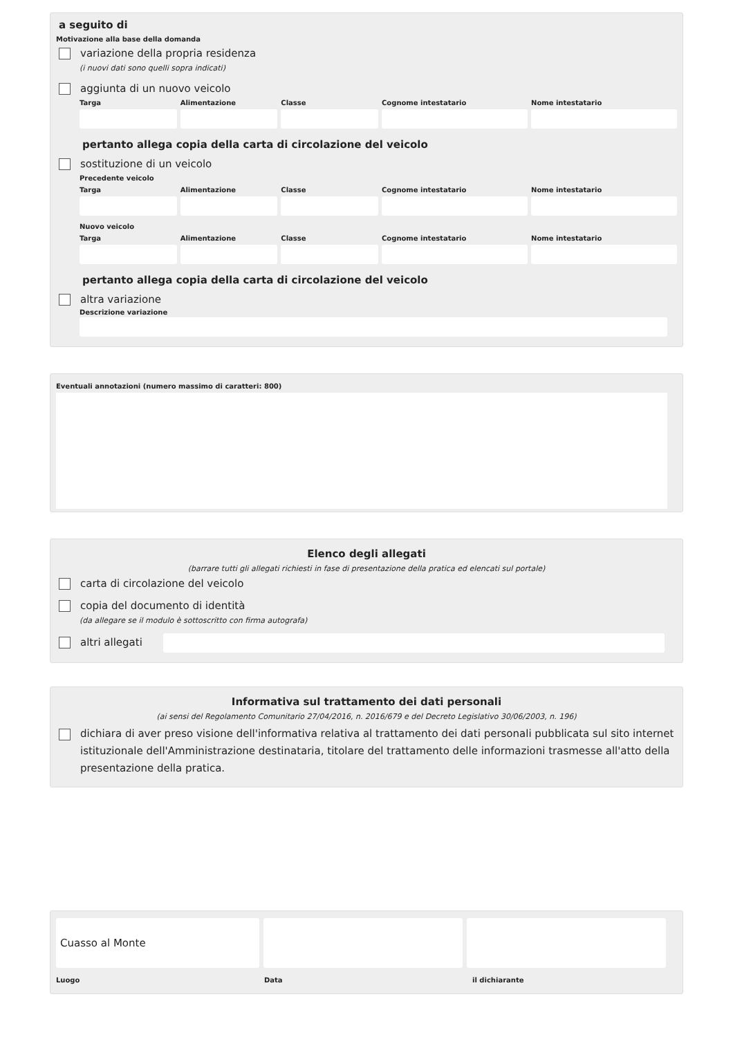a seguito di
Motivazione alla base della domanda
variazione della propria residenza
(i nuovi dati sono quelli sopra indicati)
aggiunta di un nuovo veicolo
Targa Alimentazione Classe Cognome intestatario Nome intestatario
pertanto allega copia della carta di circolazione del veicolo
sostituzione di un veicolo
Precedente veicolo
Targa Alimentazione Classe Cognome intestatario Nome intestatario
Nuovo veicolo
Targa Alimentazione Classe Cognome intestatario Nome intestatario
pertanto allega copia della carta di circolazione del veicolo
altra variazione
Descrizione variazione
Eventuali annotazioni (numero massimo di caratteri: 800)
Elenco degli allegati
(barrare tutti gli allegati richiesti in fase di presentazione della pratica ed elencati sul portale)
carta di circolazione del veicolo
copia del documento di identità
(da allegare se il modulo è sottoscritto con firma autografa)
altri allegati
Informativa sul trattamento dei dati personali
(ai sensi del Regolamento Comunitario 27/04/2016, n. 2016/679 e del Decreto Legislativo 30/06/2003, n. 196)
dichiara di aver preso visione dell'informativa relativa al trattamento dei dati personali pubblicata sul sito internet istituzionale dell'Amministrazione destinataria, titolare del trattamento delle informazioni trasmesse all'atto della presentazione della pratica.
Cuasso al Monte
Luogo Data il dichiarante